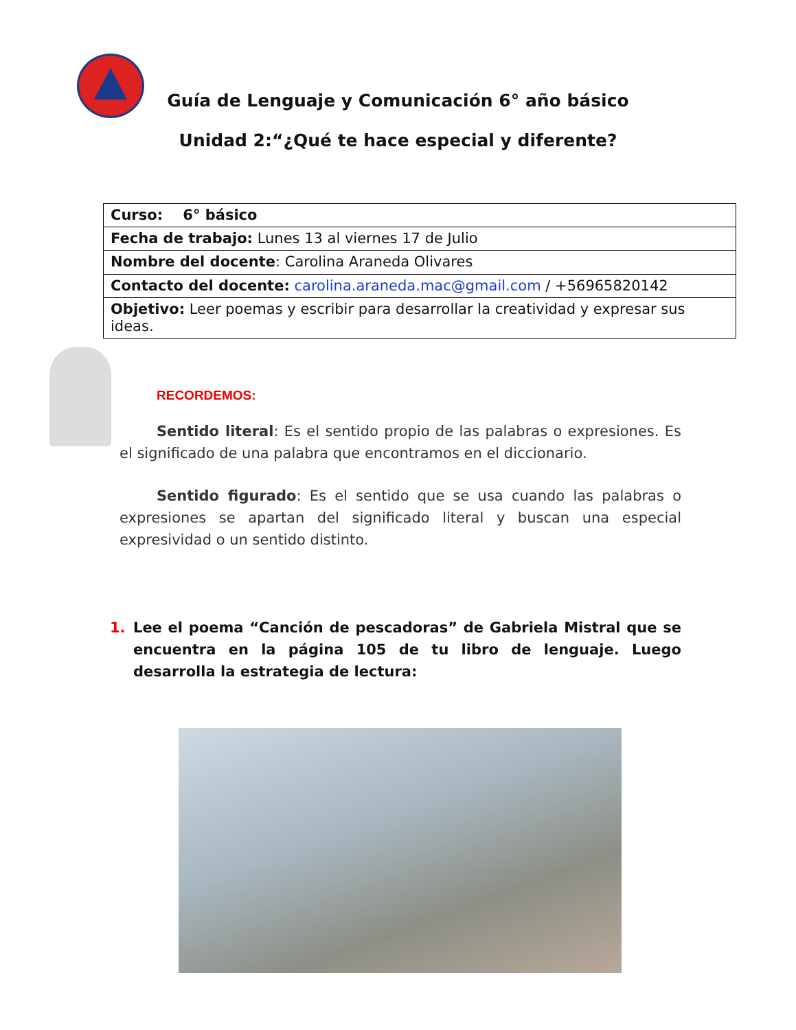Guía de Lenguaje y Comunicación 6° año básico
Unidad 2:“¿Qué te hace especial y diferente?
| Curso: 6° básico |
| Fecha de trabajo: Lunes 13 al viernes 17 de Julio |
| Nombre del docente : Carolina Araneda Olivares |
| Contacto del docente: carolina.araneda.mac@gmail.com / +56965820142 |
| Objetivo: Leer poemas y escribir para desarrollar la creatividad y expresar sus ideas. |
RECORDEMOS:
Sentido literal: Es el sentido propio de las palabras o expresiones. Es el significado de una palabra que encontramos en el diccionario.
Sentido figurado: Es el sentido que se usa cuando las palabras o expresiones se apartan del significado literal y buscan una especial expresividad o un sentido distinto.
1. Lee el poema “Canción de pescadoras” de Gabriela Mistral que se encuentra en la página 105 de tu libro de lenguaje. Luego desarrolla la estrategia de lectura: